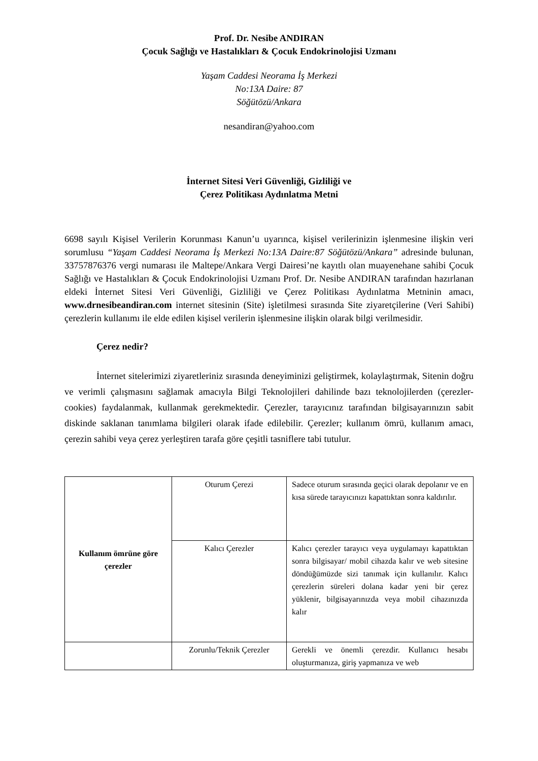Prof. Dr. Nesibe ANDIRAN
Çocuk Sağlığı ve Hastalıkları & Çocuk Endokrinolojisi Uzmanı
Yaşam Caddesi Neorama İş Merkezi
No:13A Daire: 87
Söğütözü/Ankara
nesandiran@yahoo.com
İnternet Sitesi Veri Güvenliği, Gizliliği ve
Çerez Politikası Aydınlatma Metni
6698 sayılı Kişisel Verilerin Korunması Kanun’u uyarınca, kişisel verilerinizin işlenmesine ilişkin veri sorumlusu “Yaşam Caddesi Neorama İş Merkezi No:13A Daire:87 Söğütözü/Ankara” adresinde bulunan, 33757876376 vergi numarası ile Maltepe/Ankara Vergi Dairesi’ne kayıtlı olan muayenehane sahibi Çocuk Sağlığı ve Hastalıkları & Çocuk Endokrinolojisi Uzmanı Prof. Dr. Nesibe ANDIRAN tarafından hazırlanan eldeki İnternet Sitesi Veri Güvenliği, Gizliliği ve Çerez Politikası Aydınlatma Metninin amacı, www.drnesibeandiran.com internet sitesinin (Site) işletilmesi sırasında Site ziyaretçilerine (Veri Sahibi) çerezlerin kullanımı ile elde edilen kişisel verilerin işlenmesine ilişkin olarak bilgi verilmesidir.
Çerez nedir?
İnternet sitelerimizi ziyaretleriniz sırasında deneyiminizi geliştirmek, kolaylaştırmak, Sitenin doğru ve verimli çalışmasını sağlamak amacıyla Bilgi Teknolojileri dahilinde bazı teknolojilerden (çerezler-cookies) faydalanmak, kullanmak gerekmektedir. Çerezler, tarayıcınız tarafından bilgisayarınızın sabit diskinde saklanan tanımlama bilgileri olarak ifade edilebilir. Çerezler; kullanım ömrü, kullanım amacı, çerezin sahibi veya çerez yerleştiren tarafa göre çeşitli tasniflere tabi tutulur.
| Kullanım ömrüne göre çerezler | Oturum Çerezi | Sadece oturum sırasında geçici olarak depolanır ve en kısa sürede tarayıcınızı kapattıktan sonra kaldırılır. |
| | Kalıcı Çerezler | Kalıcı çerezler tarayıcı veya uygulamayı kapattıktan sonra bilgisayar/ mobil cihazda kalır ve web sitesine döndüğümüzde sizi tanımak için kullanılır. Kalıcı çerezlerin süreleri dolana kadar yeni bir çerez yüklenir, bilgisayarınızda veya mobil cihazınızda kalır |
| | Zorunlu/Teknik Çerezler | Gerekli ve önemli çerezdir. Kullanıcı hesabı oluşturmanıza, giriş yapmanıza ve web |